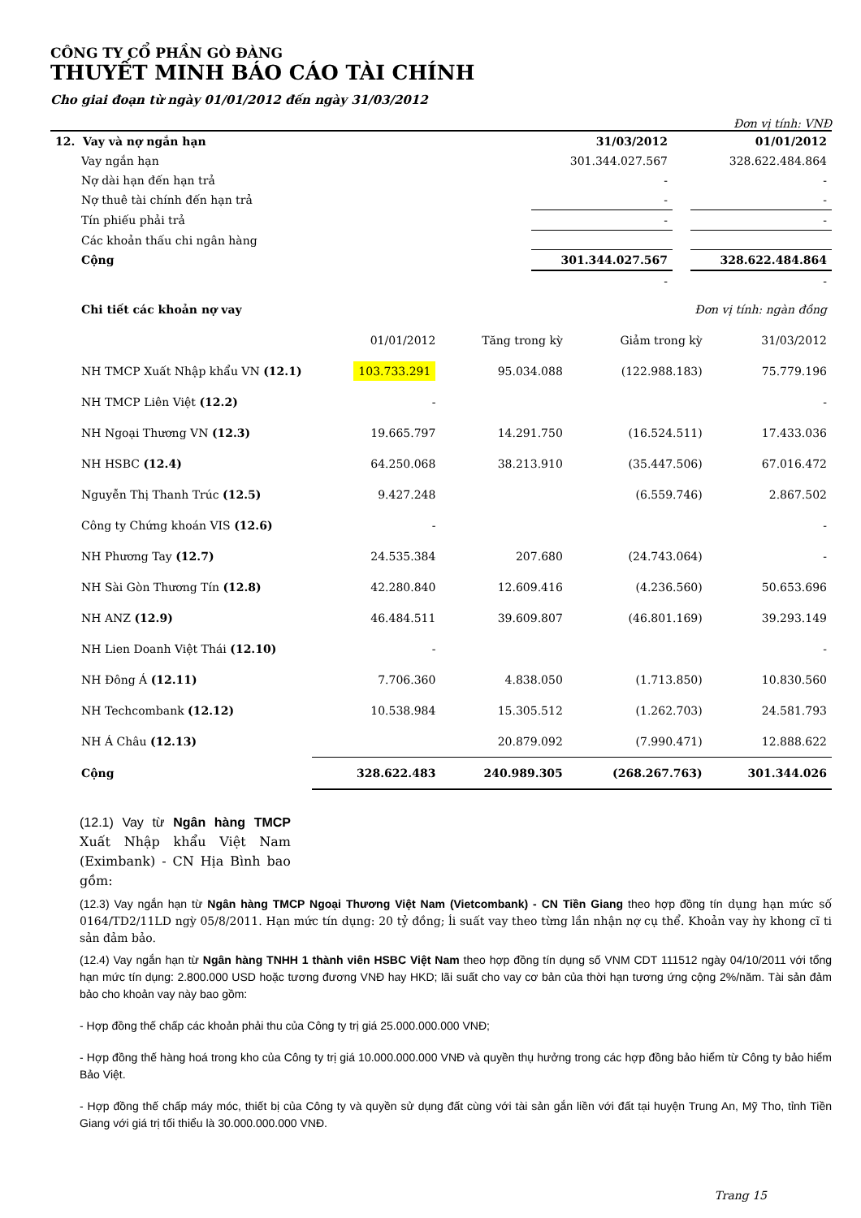CÔNG TY CỔ PHẦN GÒ ĐÀNG
THUYẾT MINH BÁO CÁO TÀI CHÍNH
Cho giai đoạn từ ngày 01/01/2012 đến ngày 31/03/2012
Đơn vị tính: VNĐ
| 12. Vay và nợ ngắn hạn | 31/03/2012 | | 01/01/2012 |
| Vay ngắn hạn | 301.344.027.567 | | 328.622.484.864 |
| Nợ dài hạn đến hạn trả | - | | - |
| Nợ thuê tài chính đến hạn trả | - | | - |
| Tín phiếu phải trả | - | | - |
| Các khoản thấu chi ngân hàng | | | |
| Cộng | 301.344.027.567 | | 328.622.484.864 |
| | - | | - |
| Chi tiết các khoản nợ vay | | | Đơn vị tính: ngàn đồng | |
| | 01/01/2012 | Tăng trong kỳ | Giảm trong kỳ | 31/03/2012 |
| NH TMCP Xuất Nhập khẩu VN (12.1) | 103.733.291 | 95.034.088 | (122.988.183) | 75.779.196 |
| NH TMCP Liên Việt (12.2) | - | | | - |
| NH Ngoại Thương VN (12.3) | 19.665.797 | 14.291.750 | (16.524.511) | 17.433.036 |
| NH HSBC (12.4) | 64.250.068 | 38.213.910 | (35.447.506) | 67.016.472 |
| Nguyễn Thị Thanh Trúc (12.5) | 9.427.248 | | (6.559.746) | 2.867.502 |
| Công ty Chứng khoán VIS (12.6) | - | | | - |
| NH Phương Tay (12.7) | 24.535.384 | 207.680 | (24.743.064) | - |
| NH Sài Gòn Thương Tín (12.8) | 42.280.840 | 12.609.416 | (4.236.560) | 50.653.696 |
| NH ANZ (12.9) | 46.484.511 | 39.609.807 | (46.801.169) | 39.293.149 |
| NH Lien Doanh Việt Thái (12.10) | - | | | - |
| NH Đông Á (12.11) | 7.706.360 | 4.838.050 | (1.713.850) | 10.830.560 |
| NH Techcombank (12.12) | 10.538.984 | 15.305.512 | (1.262.703) | 24.581.793 |
| NH Á Châu (12.13) | | 20.879.092 | (7.990.471) | 12.888.622 |
| Cộng | 328.622.483 | 240.989.305 | (268.267.763) | 301.344.026 |
(12.1) Vay từ Ngân hàng TMCP Xuất Nhập khẩu Việt Nam (Eximbank) - CN Hịa Bình bao gồm:
(12.3) Vay ngắn hạn từ Ngân hàng TMCP Ngoại Thương Việt Nam (Vietcombank) - CN Tiền Giang theo hợp đồng tín dụng hạn mức số 0164/TD2/11LD ngỳ 05/8/2011. Hạn mức tín dụng: 20 tỷ đồng; ĺi suất vay theo từng lần nhận nợ cụ thể. Khoản vay ǹy khong cĩ ti sản đảm bảo.
(12.4) Vay ngắn hạn từ Ngân hàng TNHH 1 thành viên HSBC Việt Nam theo hợp đồng tín dụng số VNM CDT 111512 ngày 04/10/2011 với tổng hạn mức tín dụng: 2.800.000 USD hoặc tương đương VNĐ hay HKD; lãi suất cho vay cơ bản của thời hạn tương ứng cộng 2%/năm. Tài sản đảm bảo cho khoản vay này bao gồm:
- Hợp đồng thế chấp các khoản phải thu của Công ty trị giá 25.000.000.000 VNĐ;
- Hợp đồng thế hàng hoá trong kho của Công ty trị giá 10.000.000.000 VNĐ và quyền thụ hưởng trong các hợp đồng bảo hiểm từ Công ty bảo hiểm Bảo Việt.
- Hợp đồng thế chấp máy móc, thiết bị của Công ty và quyền sử dụng đất cùng với tài sản gắn liền với đất tại huyện Trung An, Mỹ Tho, tỉnh Tiền Giang với giá trị tối thiểu là 30.000.000.000 VNĐ.
Trang 15